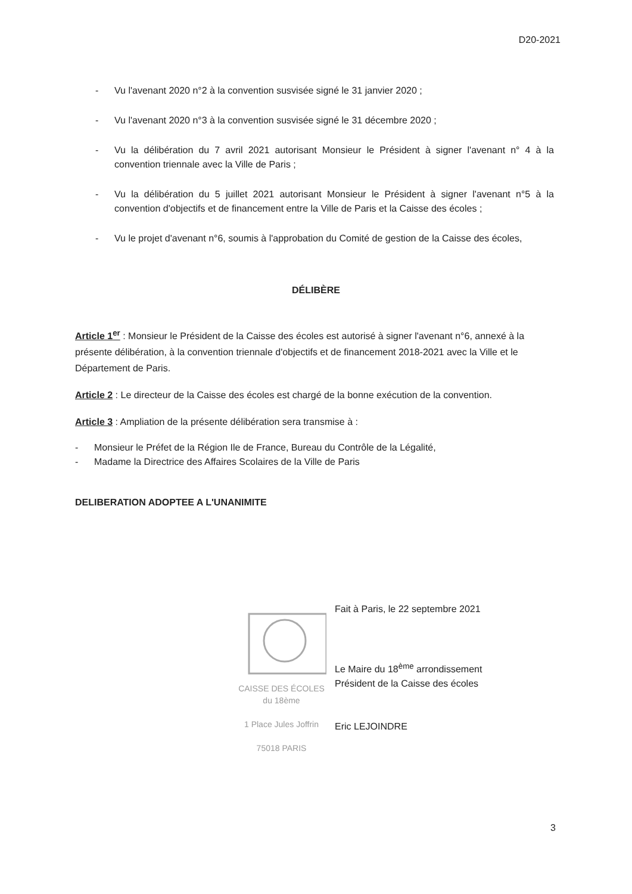D20-2021
- Vu l'avenant 2020 n°2 à la convention susvisée signé le 31 janvier 2020 ;
- Vu l'avenant 2020 n°3 à la convention susvisée signé le 31 décembre 2020 ;
- Vu la délibération du 7 avril 2021 autorisant Monsieur le Président à signer l'avenant n° 4 à la convention triennale avec la Ville de Paris ;
- Vu la délibération du 5 juillet 2021 autorisant Monsieur le Président à signer l'avenant n°5 à la convention d'objectifs et de financement entre la Ville de Paris et la Caisse des écoles ;
- Vu le projet d'avenant n°6, soumis à l'approbation du Comité de gestion de la Caisse des écoles,
DÉLIBÈRE
Article 1<sup>er</sup> : Monsieur le Président de la Caisse des écoles est autorisé à signer l'avenant n°6, annexé à la présente délibération, à la convention triennale d'objectifs et de financement 2018-2021 avec la Ville et le Département de Paris.
Article 2 : Le directeur de la Caisse des écoles est chargé de la bonne exécution de la convention.
Article 3 : Ampliation de la présente délibération sera transmise à :
- Monsieur le Préfet de la Région Ile de France, Bureau du Contrôle de la Légalité,
- Madame la Directrice des Affaires Scolaires de la Ville de Paris
DELIBERATION ADOPTEE A L'UNANIMITE
CAISSE DES ÉCOLES
du 18ème
1 Place Jules Joffrin
75018 PARIS
Fait à Paris, le 22 septembre 2021
Le Maire du 18<sup>ème</sup> arrondissement
Président de la Caisse des écoles
Eric LEJOINDRE
3